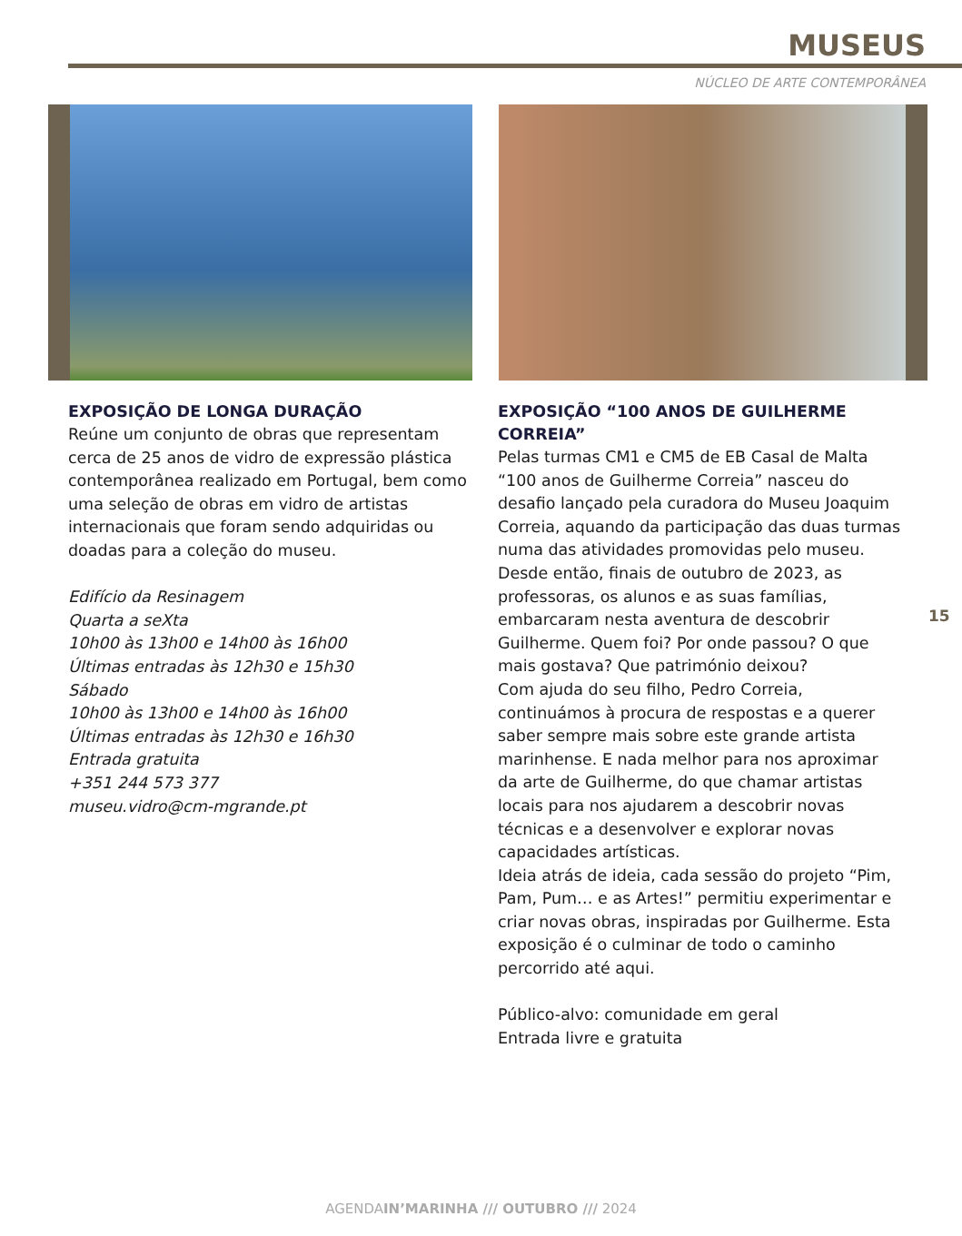MUSEUS
NÚCLEO DE ARTE CONTEMPORÂNEA
EXPOSIÇÃO DE LONGA DURAÇÃO
Reúne um conjunto de obras que representam cerca de 25 anos de vidro de expressão plástica contemporânea realizado em Portugal, bem como uma seleção de obras em vidro de artistas internacionais que foram sendo adquiridas ou doadas para a coleção do museu.
Edifício da Resinagem
Quarta a seXta
10h00 às 13h00 e 14h00 às 16h00
Últimas entradas às 12h30 e 15h30
Sábado
10h00 às 13h00 e 14h00 às 16h00
Últimas entradas às 12h30 e 16h30
Entrada gratuita
+351 244 573 377
museu.vidro@cm-mgrande.pt
EXPOSIÇÃO “100 ANOS DE GUILHERME CORREIA”
Pelas turmas CM1 e CM5 de EB Casal de Malta “100 anos de Guilherme Correia” nasceu do desafio lançado pela curadora do Museu Joaquim Correia, aquando da participação das duas turmas numa das atividades promovidas pelo museu.
Desde então, finais de outubro de 2023, as professoras, os alunos e as suas famílias, embarcaram nesta aventura de descobrir Guilherme. Quem foi? Por onde passou? O que mais gostava? Que património deixou?
Com ajuda do seu filho, Pedro Correia, continuámos à procura de respostas e a querer saber sempre mais sobre este grande artista marinhense. E nada melhor para nos aproximar da arte de Guilherme, do que chamar artistas locais para nos ajudarem a descobrir novas técnicas e a desenvolver e explorar novas capacidades artísticas.
Ideia atrás de ideia, cada sessão do projeto “Pim, Pam, Pum… e as Artes!” permitiu experimentar e criar novas obras, inspiradas por Guilherme. Esta exposição é o culminar de todo o caminho percorrido até aqui.
Público-alvo: comunidade em geral
Entrada livre e gratuita
15
AGENDAIN’MARINHA /// OUTUBRO /// 2024